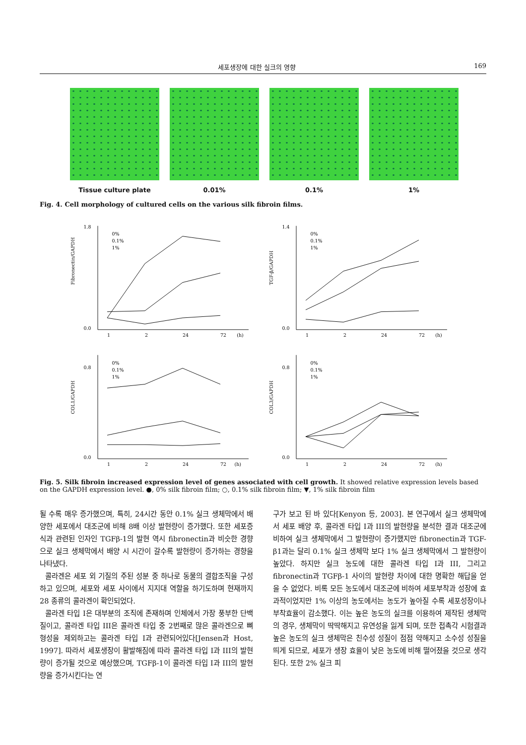세포생장에 대한 실크의 영향 169
Tissue culture plate 0.01% 0.1% 1%
Fig. 4. Cell morphology of cultured cells on the various silk fibroin films.
Fibronectin/GAPDH
1.8
0.0
1
2
24
72
(h)
0%
0.1%
1%
TGF-β/GAPDH
1.4
0.0
1
2
24
72
(h)
0%
0.1%
1%
COL1/GAPDH
0.8
0.0
1
2
24
72
(h)
0%
0.1%
1%
COL3/GAPDH
0.8
0.0
1
2
24
72
(h)
0%
0.1%
1%
Fig. 5. Silk fibroin increased expression level of genes associated with cell growth. It showed relative expression levels based on the GAPDH expression level. ●, 0% silk fibroin film; ○, 0.1% silk fibroin film; ▼, 1% silk fibroin film
될 수록 매우 증가했으며, 특히, 24시간 동안 0.1% 실크 생체막에서 배양한 세포에서 대조군에 비해 8배 이상 발현량이 증가했다. 또한 세포증식과 관련된 인자인 TGFβ-1의 발현 역시 fibronectin과 비슷한 경향으로 실크 생체막에서 배양 시 시간이 갈수록 발현량이 증가하는 경향을 나타냈다.
콜라겐은 세포 외 기질의 주된 성분 중 하나로 동물의 결합조직을 구성하고 있으며, 세포와 세포 사이에서 지지대 역할을 하기도하며 현재까지 28 종류의 콜라겐이 확인되었다.
콜라겐 타입 I은 대부분의 조직에 존재하며 인체에서 가장 풍부한 단백질이고, 콜라겐 타입 III은 콜라겐 타입 중 2번째로 많은 콜라겐으로 뼈 형성을 제외하고는 콜라겐 타입 I과 관련되어있다[Jensen과 Host, 1997]. 따라서 세포생장이 활발해짐에 따라 콜라겐 타입 I과 III의 발현량이 증가될 것으로 예상했으며, TGFβ-1이 콜라겐 타입 I과 III의 발현량을 증가시킨다는 연
구가 보고 된 바 있다[Kenyon 등, 2003]. 본 연구에서 실크 생체막에서 세포 배양 후, 콜라겐 타입 I과 III의 발현량을 분석한 결과 대조군에 비하여 실크 생체막에서 그 발현량이 증가했지만 fibronectin과 TGF-β1과는 달리 0.1% 실크 생체막 보다 1% 실크 생체막에서 그 발현량이 높았다. 하지만 실크 농도에 대한 콜라겐 타입 I과 III, 그리고 fibronectin과 TGFβ-1 사이의 발현량 차이에 대한 명확한 해답을 얻을 수 없었다. 비록 모든 농도에서 대조군에 비하여 세포부착과 성장에 효과적이었지만 1% 이상의 농도에서는 농도가 높아질 수록 세포성장이나 부착효율이 감소했다. 이는 높은 농도의 실크를 이용하여 제작된 생체막의 경우, 생체막이 딱딱해지고 유연성을 잃게 되며, 또한 접촉각 시험결과 높은 농도의 실크 생체막은 친수성 성질이 점점 약해지고 소수성 성질을 띄게 되므로, 세포가 생장 효율이 낮은 농도에 비해 떨어졌을 것으로 생각된다. 또한 2% 실크 피